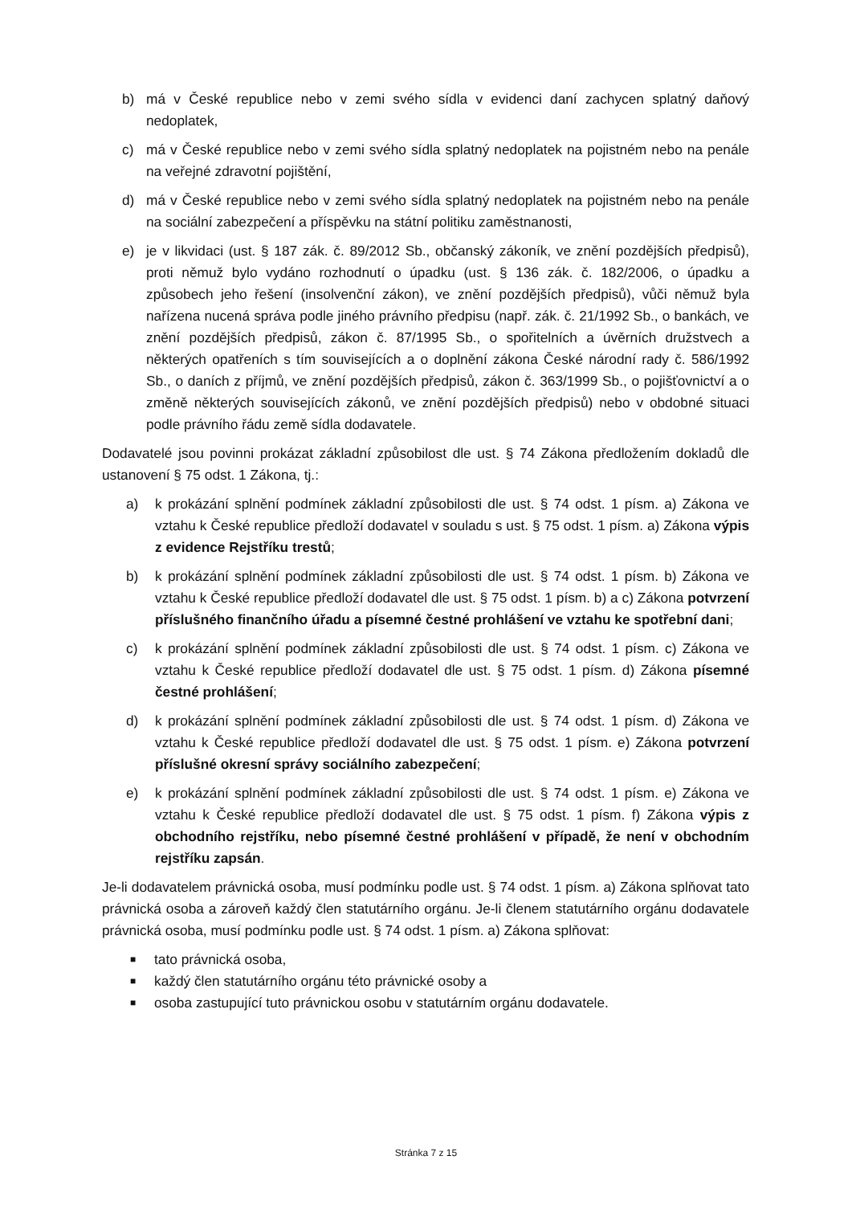b) má v České republice nebo v zemi svého sídla v evidenci daní zachycen splatný daňový nedoplatek,
c) má v České republice nebo v zemi svého sídla splatný nedoplatek na pojistném nebo na penále na veřejné zdravotní pojištění,
d) má v České republice nebo v zemi svého sídla splatný nedoplatek na pojistném nebo na penále na sociální zabezpečení a příspěvku na státní politiku zaměstnanosti,
e) je v likvidaci (ust. § 187 zák. č. 89/2012 Sb., občanský zákoník, ve znění pozdějších předpisů), proti němuž bylo vydáno rozhodnutí o úpadku (ust. § 136 zák. č. 182/2006, o úpadku a způsobech jeho řešení (insolvenční zákon), ve znění pozdějších předpisů), vůči němuž byla nařízena nucená správa podle jiného právního předpisu (např. zák. č. 21/1992 Sb., o bankách, ve znění pozdějších předpisů, zákon č. 87/1995 Sb., o spořitelních a úvěrních družstvech a některých opatřeních s tím souvisejících a o doplnění zákona České národní rady č. 586/1992 Sb., o daních z příjmů, ve znění pozdějších předpisů, zákon č. 363/1999 Sb., o pojišťovnictví a o změně některých souvisejících zákonů, ve znění pozdějších předpisů) nebo v obdobné situaci podle právního řádu země sídla dodavatele.
Dodavatelé jsou povinni prokázat základní způsobilost dle ust. § 74 Zákona předložením dokladů dle ustanovení § 75 odst. 1 Zákona, tj.:
a) k prokázání splnění podmínek základní způsobilosti dle ust. § 74 odst. 1 písm. a) Zákona ve vztahu k České republice předloží dodavatel v souladu s ust. § 75 odst. 1 písm. a) Zákona výpis z evidence Rejstříku trestů;
b) k prokázání splnění podmínek základní způsobilosti dle ust. § 74 odst. 1 písm. b) Zákona ve vztahu k České republice předloží dodavatel dle ust. § 75 odst. 1 písm. b) a c) Zákona potvrzení příslušného finančního úřadu a písemné čestné prohlášení ve vztahu ke spotřební dani;
c) k prokázání splnění podmínek základní způsobilosti dle ust. § 74 odst. 1 písm. c) Zákona ve vztahu k České republice předloží dodavatel dle ust. § 75 odst. 1 písm. d) Zákona písemné čestné prohlášení;
d) k prokázání splnění podmínek základní způsobilosti dle ust. § 74 odst. 1 písm. d) Zákona ve vztahu k České republice předloží dodavatel dle ust. § 75 odst. 1 písm. e) Zákona potvrzení příslušné okresní správy sociálního zabezpečení;
e) k prokázání splnění podmínek základní způsobilosti dle ust. § 74 odst. 1 písm. e) Zákona ve vztahu k České republice předloží dodavatel dle ust. § 75 odst. 1 písm. f) Zákona výpis z obchodního rejstříku, nebo písemné čestné prohlášení v případě, že není v obchodním rejstříku zapsán.
Je-li dodavatelem právnická osoba, musí podmínku podle ust. § 74 odst. 1 písm. a) Zákona splňovat tato právnická osoba a zároveň každý člen statutárního orgánu. Je-li členem statutárního orgánu dodavatele právnická osoba, musí podmínku podle ust. § 74 odst. 1 písm. a) Zákona splňovat:
■ tato právnická osoba,
■ každý člen statutárního orgánu této právnické osoby a
■ osoba zastupující tuto právnickou osobu v statutárním orgánu dodavatele.
Stránka 7 z 15